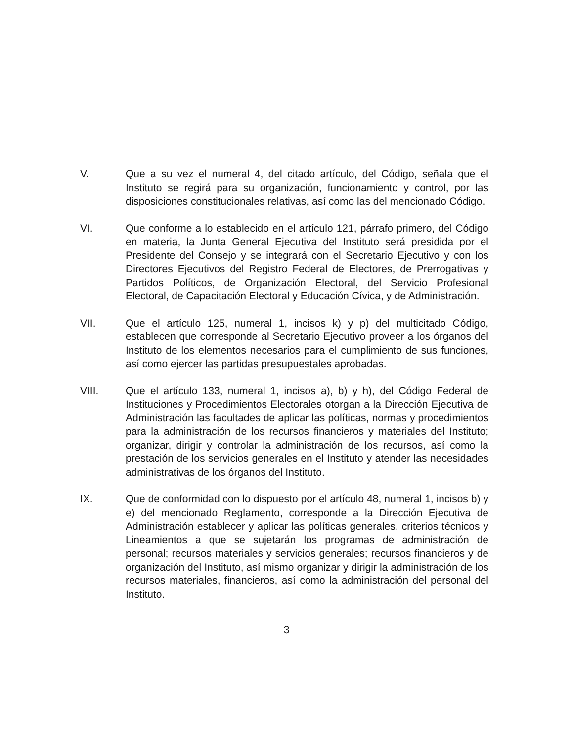V. Que a su vez el numeral 4, del citado artículo, del Código, señala que el Instituto se regirá para su organización, funcionamiento y control, por las disposiciones constitucionales relativas, así como las del mencionado Código.
VI. Que conforme a lo establecido en el artículo 121, párrafo primero, del Código en materia, la Junta General Ejecutiva del Instituto será presidida por el Presidente del Consejo y se integrará con el Secretario Ejecutivo y con los Directores Ejecutivos del Registro Federal de Electores, de Prerrogativas y Partidos Políticos, de Organización Electoral, del Servicio Profesional Electoral, de Capacitación Electoral y Educación Cívica, y de Administración.
VII. Que el artículo 125, numeral 1, incisos k) y p) del multicitado Código, establecen que corresponde al Secretario Ejecutivo proveer a los órganos del Instituto de los elementos necesarios para el cumplimiento de sus funciones, así como ejercer las partidas presupuestales aprobadas.
VIII. Que el artículo 133, numeral 1, incisos a), b) y h), del Código Federal de Instituciones y Procedimientos Electorales otorgan a la Dirección Ejecutiva de Administración las facultades de aplicar las políticas, normas y procedimientos para la administración de los recursos financieros y materiales del Instituto; organizar, dirigir y controlar la administración de los recursos, así como la prestación de los servicios generales en el Instituto y atender las necesidades administrativas de los órganos del Instituto.
IX. Que de conformidad con lo dispuesto por el artículo 48, numeral 1, incisos b) y e) del mencionado Reglamento, corresponde a la Dirección Ejecutiva de Administración establecer y aplicar las políticas generales, criterios técnicos y Lineamientos a que se sujetarán los programas de administración de personal; recursos materiales y servicios generales; recursos financieros y de organización del Instituto, así mismo organizar y dirigir la administración de los recursos materiales, financieros, así como la administración del personal del Instituto.
3